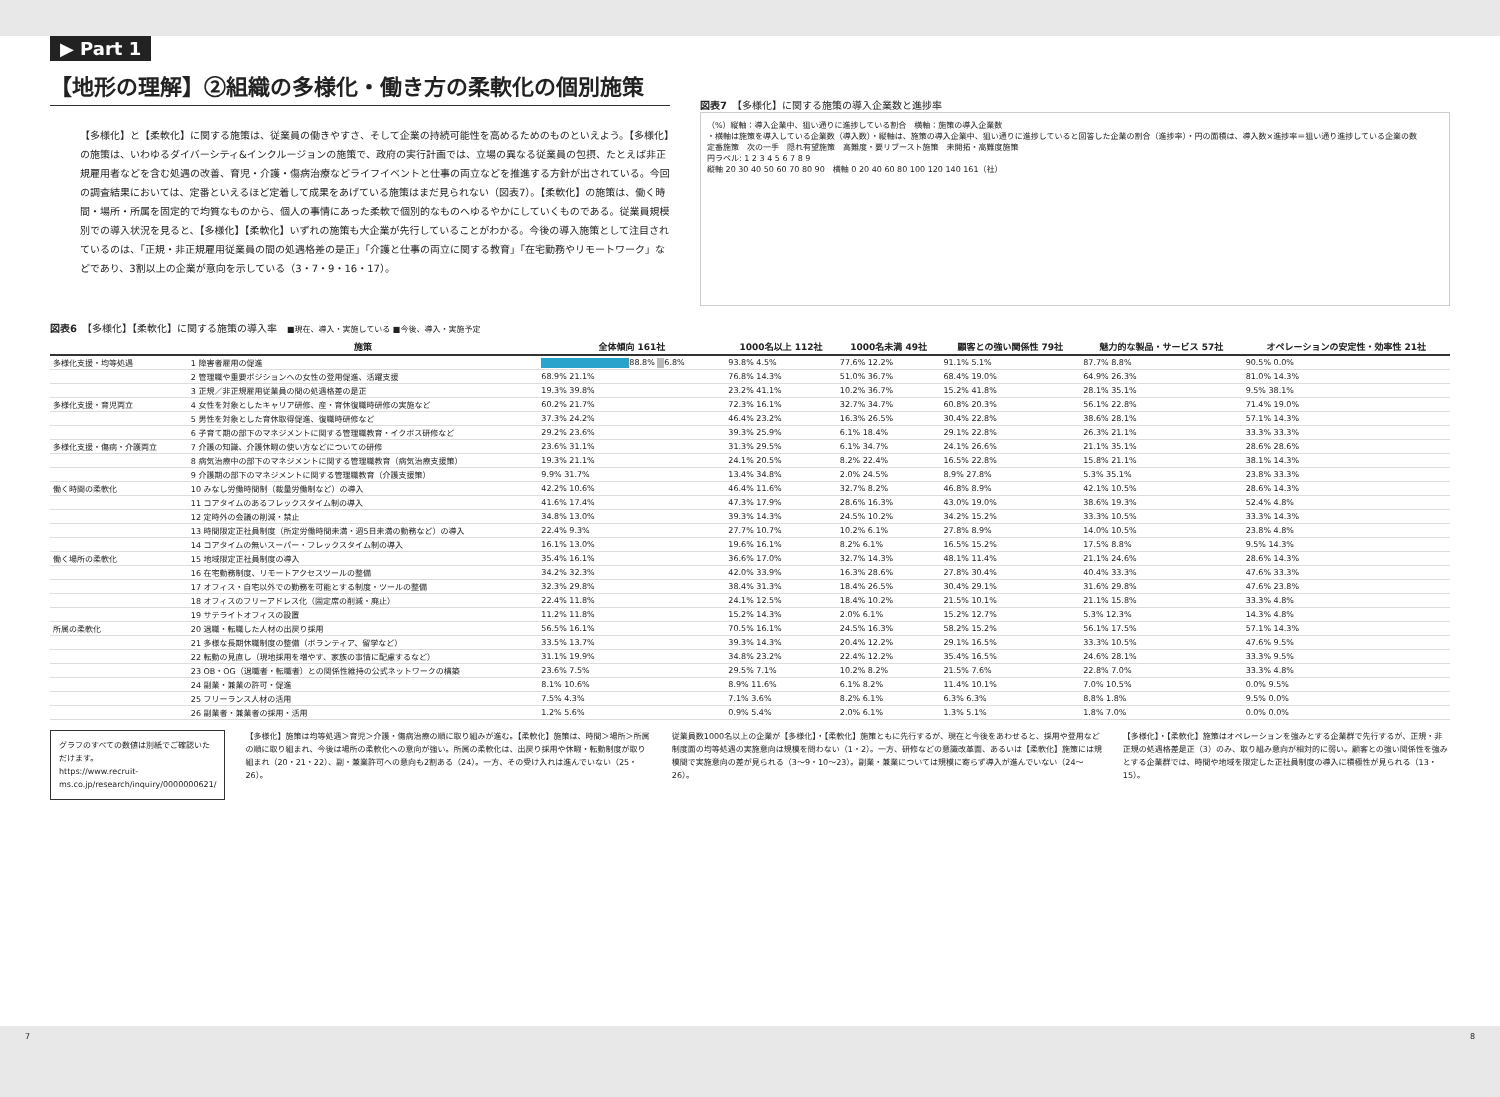▶ Part 1
【地形の理解】②組織の多様化・働き方の柔軟化の個別施策
【多様化】と【柔軟化】に関する施策は、従業員の働きやすさ、そして企業の持続可能性を高めるためのものといえよう。【多様化】の施策は、いわゆるダイバーシティ&インクルージョンの施策で、政府の実行計画では、立場の異なる従業員の包摂、たとえば非正規雇用者などを含む処遇の改善、育児・介護・傷病治療などライフイベントと仕事の両立などを推進する方針が出されている。今回の調査結果においては、定番といえるほど定着して成果をあげている施策はまだ見られない（図表7）。【柔軟化】の施策は、働く時間・場所・所属を固定的で均質なものから、個人の事情にあった柔軟で個別的なものへゆるやかにしていくものである。従業員規模別での導入状況を見ると、【多様化】【柔軟化】いずれの施策も大企業が先行していることがわかる。今後の導入施策として注目されているのは、「正規・非正規雇用従業員の間の処遇格差の是正」「介護と仕事の両立に関する教育」「在宅勤務やリモートワーク」などであり、3割以上の企業が意向を示している（3・7・9・16・17）。
図表7　【多様化】に関する施策の導入企業数と進捗率
（%）縦軸：導入企業中、狙い通りに進捗している割合　横軸：施策の導入企業数
・横軸は施策を導入している企業数（導入数）・縦軸は、施策の導入企業中、狙い通りに進捗していると回答した企業の割合（進捗率）・円の面積は、導入数×進捗率＝狙い通り進捗している企業の数
定番施策　次の一手　隠れ有望施策　高難度・要リブースト施策　未開拓・高難度施策
円ラベル: 1 2 3 4 5 6 7 8 9
縦軸 20 30 40 50 60 70 80 90　横軸 0 20 40 60 80 100 120 140 161（社）
図表6　【多様化】【柔軟化】に関する施策の導入率　■現在、導入・実施している ■今後、導入・実施予定
| | 施策 | 全体傾向 161社 | 1000名以上 112社 | 1000名未満 49社 | 顧客との強い関係性 79社 | 魅力的な製品・サービス 57社 | オペレーションの安定性・効率性 21社 |
| --- | --- | --- | --- | --- | --- | --- | --- |
| 多様化支援・均等処遇 | 1 障害者雇用の促進 | 88.8% 6.8% | 93.8% 4.5% | 77.6% 12.2% | 91.1% 5.1% | 87.7% 8.8% | 90.5% 0.0% |
| | 2 管理職や重要ポジションへの女性の登用促進、活躍支援 | 68.9% 21.1% | 76.8% 14.3% | 51.0% 36.7% | 68.4% 19.0% | 64.9% 26.3% | 81.0% 14.3% |
| | 3 正規／非正規雇用従業員の間の処遇格差の是正 | 19.3% 39.8% | 23.2% 41.1% | 10.2% 36.7% | 15.2% 41.8% | 28.1% 35.1% | 9.5% 38.1% |
| 多様化支援・育児両立 | 4 女性を対象としたキャリア研修、産・育休復職時研修の実施など | 60.2% 21.7% | 72.3% 16.1% | 32.7% 34.7% | 60.8% 20.3% | 56.1% 22.8% | 71.4% 19.0% |
| | 5 男性を対象とした育休取得促進、復職時研修など | 37.3% 24.2% | 46.4% 23.2% | 16.3% 26.5% | 30.4% 22.8% | 38.6% 28.1% | 57.1% 14.3% |
| | 6 子育て期の部下のマネジメントに関する管理職教育・イクボス研修など | 29.2% 23.6% | 39.3% 25.9% | 6.1% 18.4% | 29.1% 22.8% | 26.3% 21.1% | 33.3% 33.3% |
| 多様化支援・傷病・介護両立 | 7 介護の知識、介護休暇の使い方などについての研修 | 23.6% 31.1% | 31.3% 29.5% | 6.1% 34.7% | 24.1% 26.6% | 21.1% 35.1% | 28.6% 28.6% |
| | 8 病気治療中の部下のマネジメントに関する管理職教育（病気治療支援策） | 19.3% 21.1% | 24.1% 20.5% | 8.2% 22.4% | 16.5% 22.8% | 15.8% 21.1% | 38.1% 14.3% |
| | 9 介護期の部下のマネジメントに関する管理職教育（介護支援策） | 9.9% 31.7% | 13.4% 34.8% | 2.0% 24.5% | 8.9% 27.8% | 5.3% 35.1% | 23.8% 33.3% |
| 働く時間の柔軟化 | 10 みなし労働時間制（裁量労働制など）の導入 | 42.2% 10.6% | 46.4% 11.6% | 32.7% 8.2% | 46.8% 8.9% | 42.1% 10.5% | 28.6% 14.3% |
| | 11 コアタイムのあるフレックスタイム制の導入 | 41.6% 17.4% | 47.3% 17.9% | 28.6% 16.3% | 43.0% 19.0% | 38.6% 19.3% | 52.4% 4.8% |
| | 12 定時外の会議の削減・禁止 | 34.8% 13.0% | 39.3% 14.3% | 24.5% 10.2% | 34.2% 15.2% | 33.3% 10.5% | 33.3% 14.3% |
| | 13 時間限定正社員制度（所定労働時間未満・週5日未満の勤務など）の導入 | 22.4% 9.3% | 27.7% 10.7% | 10.2% 6.1% | 27.8% 8.9% | 14.0% 10.5% | 23.8% 4.8% |
| | 14 コアタイムの無いスーパー・フレックスタイム制の導入 | 16.1% 13.0% | 19.6% 16.1% | 8.2% 6.1% | 16.5% 15.2% | 17.5% 8.8% | 9.5% 14.3% |
| 働く場所の柔軟化 | 15 地域限定正社員制度の導入 | 35.4% 16.1% | 36.6% 17.0% | 32.7% 14.3% | 48.1% 11.4% | 21.1% 24.6% | 28.6% 14.3% |
| | 16 在宅勤務制度、リモートアクセスツールの整備 | 34.2% 32.3% | 42.0% 33.9% | 16.3% 28.6% | 27.8% 30.4% | 40.4% 33.3% | 47.6% 33.3% |
| | 17 オフィス・自宅以外での勤務を可能とする制度・ツールの整備 | 32.3% 29.8% | 38.4% 31.3% | 18.4% 26.5% | 30.4% 29.1% | 31.6% 29.8% | 47.6% 23.8% |
| | 18 オフィスのフリーアドレス化（固定席の削減・廃止） | 22.4% 11.8% | 24.1% 12.5% | 18.4% 10.2% | 21.5% 10.1% | 21.1% 15.8% | 33.3% 4.8% |
| | 19 サテライトオフィスの設置 | 11.2% 11.8% | 15.2% 14.3% | 2.0% 6.1% | 15.2% 12.7% | 5.3% 12.3% | 14.3% 4.8% |
| 所属の柔軟化 | 20 退職・転職した人材の出戻り採用 | 56.5% 16.1% | 70.5% 16.1% | 24.5% 16.3% | 58.2% 15.2% | 56.1% 17.5% | 57.1% 14.3% |
| | 21 多様な長期休職制度の整備（ボランティア、留学など） | 33.5% 13.7% | 39.3% 14.3% | 20.4% 12.2% | 29.1% 16.5% | 33.3% 10.5% | 47.6% 9.5% |
| | 22 転勤の見直し（現地採用を増やす、家族の事情に配慮するなど） | 31.1% 19.9% | 34.8% 23.2% | 22.4% 12.2% | 35.4% 16.5% | 24.6% 28.1% | 33.3% 9.5% |
| | 23 OB・OG（退職者・転職者）との関係性維持の公式ネットワークの構築 | 23.6% 7.5% | 29.5% 7.1% | 10.2% 8.2% | 21.5% 7.6% | 22.8% 7.0% | 33.3% 4.8% |
| | 24 副業・兼業の許可・促進 | 8.1% 10.6% | 8.9% 11.6% | 6.1% 8.2% | 11.4% 10.1% | 7.0% 10.5% | 0.0% 9.5% |
| | 25 フリーランス人材の活用 | 7.5% 4.3% | 7.1% 3.6% | 8.2% 6.1% | 6.3% 6.3% | 8.8% 1.8% | 9.5% 0.0% |
| | 26 副業者・兼業者の採用・活用 | 1.2% 5.6% | 0.9% 5.4% | 2.0% 6.1% | 1.3% 5.1% | 1.8% 7.0% | 0.0% 0.0% |
グラフのすべての数値は別紙でご確認いただけます。
https://www.recruit-ms.co.jp/research/inquiry/0000000621/
【多様化】施策は均等処遇＞育児＞介護・傷病治療の順に取り組みが進む。【柔軟化】施策は、時間＞場所＞所属の順に取り組まれ、今後は場所の柔軟化への意向が強い。所属の柔軟化は、出戻り採用や休暇・転勤制度が取り組まれ（20・21・22）、副・兼業許可への意向も2割ある（24）。一方、その受け入れは進んでいない（25・26）。
従業員数1000名以上の企業が【多様化】・【柔軟化】施策ともに先行するが、現在と今後をあわせると、採用や登用など制度面の均等処遇の実施意向は規模を問わない（1・2）。一方、研修などの意識改革面、あるいは【柔軟化】施策には規模間で実施意向の差が見られる（3〜9・10〜23）。副業・兼業については規模に寄らず導入が進んでいない（24〜26）。
【多様化】・【柔軟化】施策はオペレーションを強みとする企業群で先行するが、正規・非正規の処遇格差是正（3）のみ、取り組み意向が相対的に弱い。顧客との強い関係性を強みとする企業群では、時間や地域を限定した正社員制度の導入に積極性が見られる（13・15）。
7 8